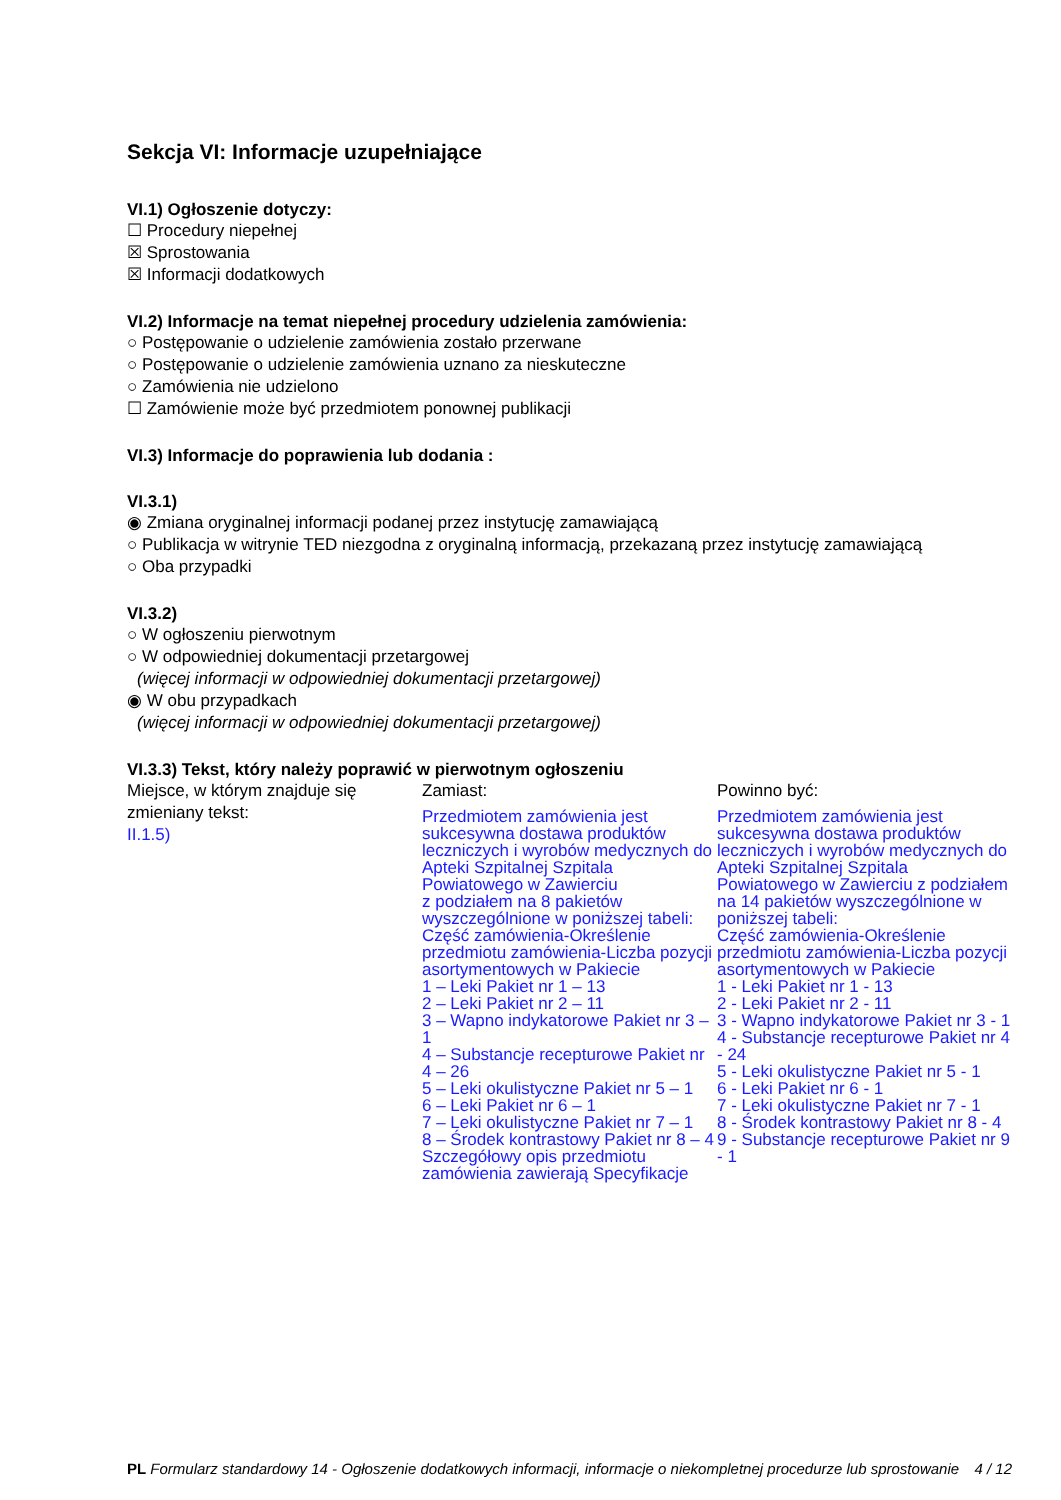Sekcja VI: Informacje uzupełniające
VI.1) Ogłoszenie dotyczy:
☐ Procedury niepełnej
☒ Sprostowania
☒ Informacji dodatkowych
VI.2) Informacje na temat niepełnej procedury udzielenia zamówienia:
○ Postępowanie o udzielenie zamówienia zostało przerwane
○ Postępowanie o udzielenie zamówienia uznano za nieskuteczne
○ Zamówienia nie udzielono
☐ Zamówienie może być przedmiotem ponownej publikacji
VI.3) Informacje do poprawienia lub dodania :
VI.3.1)
◉ Zmiana oryginalnej informacji podanej przez instytucję zamawiającą
○ Publikacja w witrynie TED niezgodna z oryginalną informacją, przekazaną przez instytucję zamawiającą
○ Oba przypadki
VI.3.2)
○ W ogłoszeniu pierwotnym
○ W odpowiedniej dokumentacji przetargowej
(więcej informacji w odpowiedniej dokumentacji przetargowej)
◉ W obu przypadkach
(więcej informacji w odpowiedniej dokumentacji przetargowej)
VI.3.3) Tekst, który należy poprawić w pierwotnym ogłoszeniu
Miejsce, w którym znajduje się zmieniany tekst:
II.1.5)
Zamiast:
Przedmiotem zamówienia jest sukcesywna dostawa produktów leczniczych i wyrobów medycznych do Apteki Szpitalnej Szpitala Powiatowego w Zawierciu
z podziałem na 8 pakietów wyszczególnione w poniższej tabeli:
Część zamówienia-Określenie przedmiotu zamówienia-Liczba pozycji asortymentowych w Pakiecie
1 – Leki Pakiet nr 1 – 13
2 – Leki Pakiet nr 2 – 11
3 – Wapno indykatorowe Pakiet nr 3 – 1
4 – Substancje recepturowe Pakiet nr 4 – 26
5 – Leki okulistyczne Pakiet nr 5 – 1
6 – Leki Pakiet nr 6 – 1
7 – Leki okulistyczne Pakiet nr 7 – 1
8 – Środek kontrastowy Pakiet nr 8 – 4
Szczegółowy opis przedmiotu zamówienia zawierają Specyfikacje
Powinno być:
Przedmiotem zamówienia jest sukcesywna dostawa produktów leczniczych i wyrobów medycznych do Apteki Szpitalnej Szpitala Powiatowego w Zawierciu z podziałem na 14 pakietów wyszczególnione w poniższej tabeli:
Część zamówienia-Określenie przedmiotu zamówienia-Liczba pozycji asortymentowych w Pakiecie
1 - Leki Pakiet nr 1 - 13
2 - Leki Pakiet nr 2 - 11
3 - Wapno indykatorowe Pakiet nr 3 - 1
4 - Substancje recepturowe Pakiet nr 4 - 24
5 - Leki okulistyczne Pakiet nr 5 - 1
6 - Leki Pakiet nr 6 - 1
7 - Leki okulistyczne Pakiet nr 7 - 1
8 - Środek kontrastowy Pakiet nr 8 - 4
9 - Substancje recepturowe Pakiet nr 9 - 1
PL Formularz standardowy 14 - Ogłoszenie dodatkowych informacji, informacje o niekompletnej procedurze lub sprostowanie
4 / 12